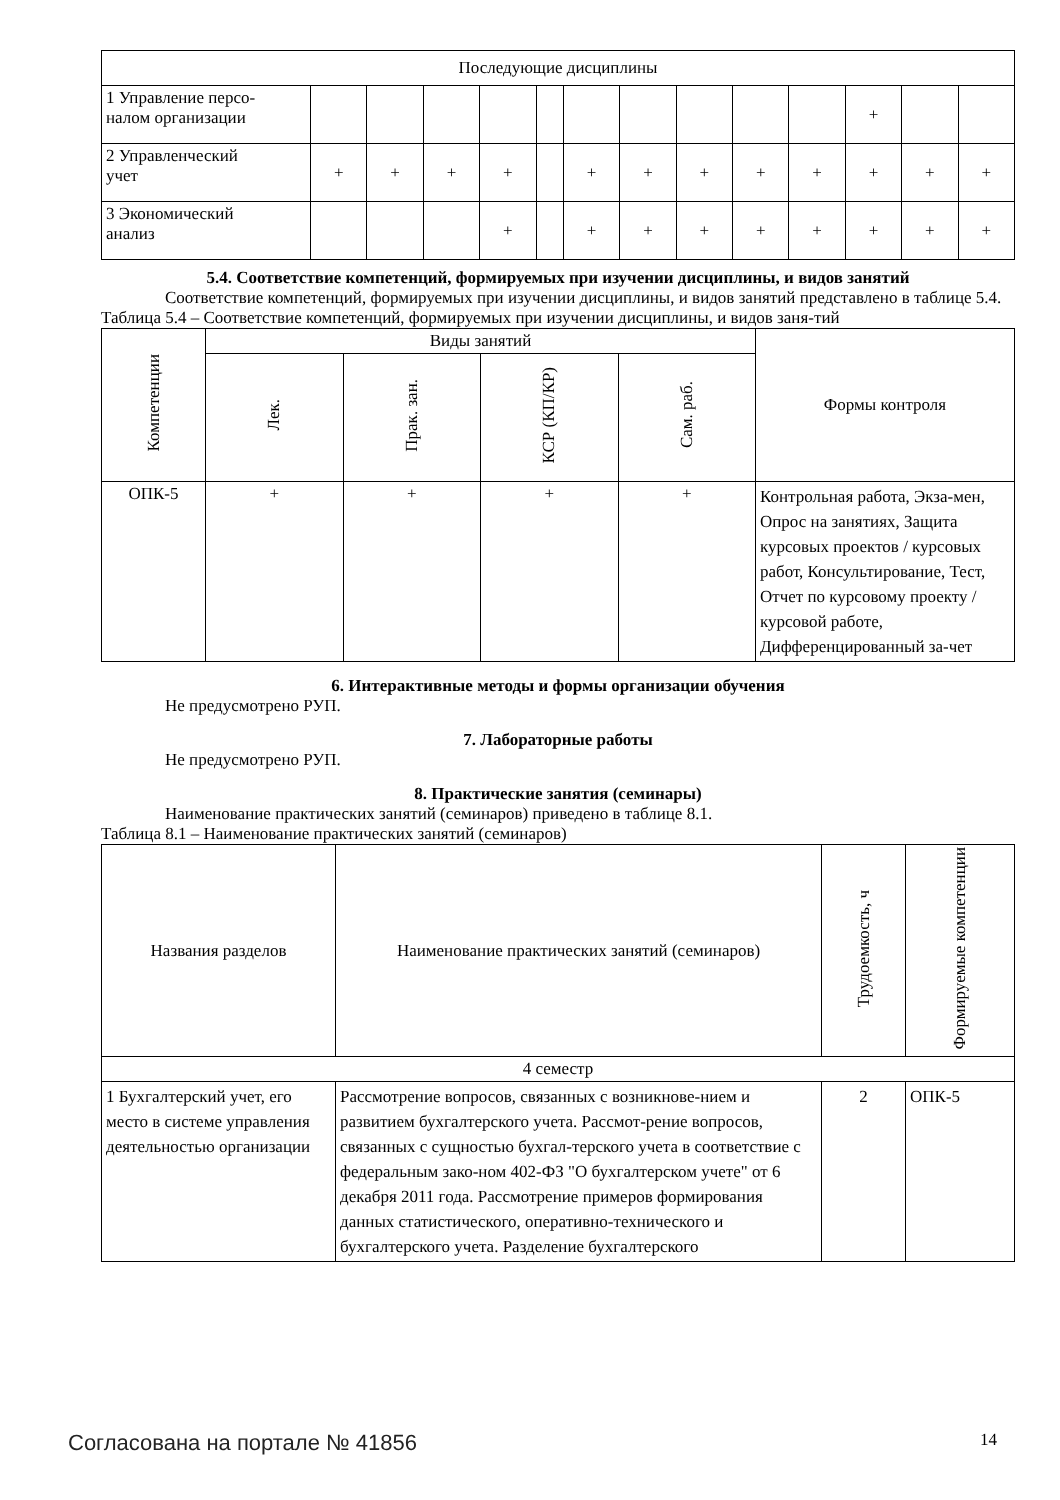| Последующие дисциплины | | | | | | | | | | | | | |
| 1 Управление персо- налом организации | | | | | | | | | | | + | | |
| 2 Управленческий учет | + | + | + | + | | + | + | + | + | + | + | + | + |
| 3 Экономический анализ | | | | + | | + | + | + | + | + | + | + | + |
5.4. Соответствие компетенций, формируемых при изучении дисциплины, и видов занятий
Соответствие компетенций, формируемых при изучении дисциплины, и видов занятий представлено в таблице 5.4.
Таблица 5.4 – Соответствие компетенций, формируемых при изучении дисциплины, и видов заня-тий
| Компетенции | Виды занятий | | | | Формы контроля |
| --- | --- | --- | --- | --- | --- |
| | Лек. | Прак. зан. | КСР (КП/КР) | Сам. раб. | |
| ОПК-5 | + | + | + | + | Контрольная работа, Экза-мен, Опрос на занятиях, Защита курсовых проектов / курсовых работ, Консультирование, Тест, Отчет по курсовому проекту / курсовой работе, Дифференцированный за-чет |
6. Интерактивные методы и формы организации обучения
Не предусмотрено РУП.
7. Лабораторные работы
Не предусмотрено РУП.
8. Практические занятия (семинары)
Наименование практических занятий (семинаров) приведено в таблице 8.1.
Таблица 8.1 – Наименование практических занятий (семинаров)
| Названия разделов | Наименование практических занятий (семинаров) | Трудоемкость, ч | Формируемые компетенции |
| --- | --- | --- | --- |
| 4 семестр | | | |
| 1 Бухгалтерский учет, его место в системе управления деятельностью организации | Рассмотрение вопросов, связанных с возникнове-нием и развитием бухгалтерского учета. Рассмот-рение вопросов, связанных с сущностью бухгал-терского учета в соответствие с федеральным зако-ном 402-ФЗ "О бухгалтерском учете" от 6 декабря 2011 года. Рассмотрение примеров формирования данных статистического, оперативно-технического и бухгалтерского учета. Разделение бухгалтерского | 2 | ОПК-5 |
Согласована на портале № 41856 14